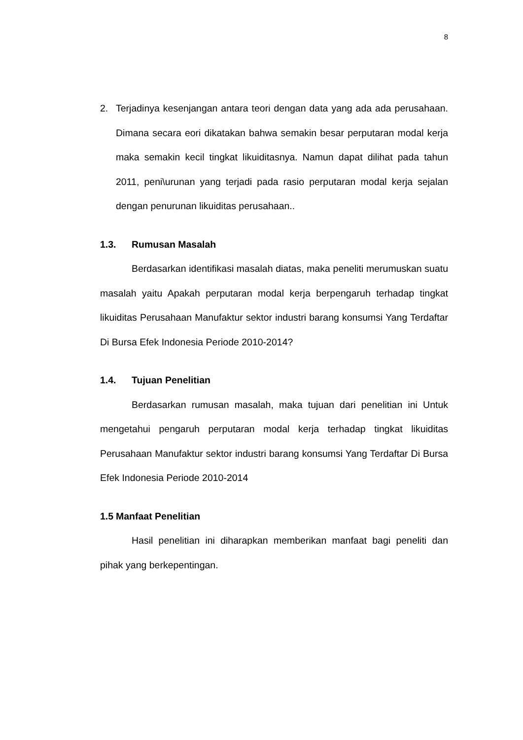8
2. Terjadinya kesenjangan antara teori dengan data yang ada ada perusahaan. Dimana secara eori dikatakan bahwa semakin besar perputaran modal kerja maka semakin kecil tingkat likuiditasnya. Namun dapat dilihat pada tahun 2011, peni\urunan yang terjadi pada rasio perputaran modal kerja sejalan dengan penurunan likuiditas perusahaan..
1.3. Rumusan Masalah
Berdasarkan identifikasi masalah diatas, maka peneliti merumuskan suatu masalah yaitu Apakah perputaran modal kerja berpengaruh terhadap tingkat likuiditas Perusahaan Manufaktur sektor industri barang konsumsi Yang Terdaftar Di Bursa Efek Indonesia Periode 2010-2014?
1.4. Tujuan Penelitian
Berdasarkan rumusan masalah, maka tujuan dari penelitian ini Untuk mengetahui pengaruh perputaran modal kerja terhadap tingkat likuiditas Perusahaan Manufaktur sektor industri barang konsumsi Yang Terdaftar Di Bursa Efek Indonesia Periode 2010-2014
1.5 Manfaat Penelitian
Hasil penelitian ini diharapkan memberikan manfaat bagi peneliti dan pihak yang berkepentingan.